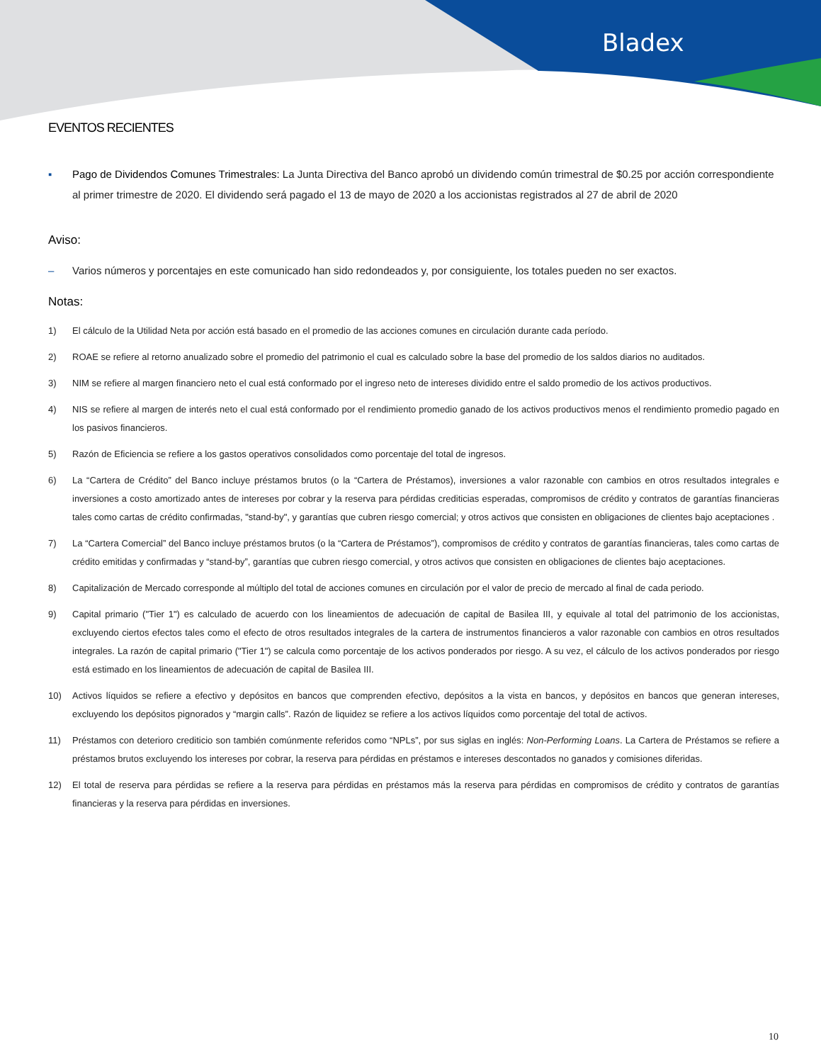Bladex
EVENTOS RECIENTES
▪ Pago de Dividendos Comunes Trimestrales: La Junta Directiva del Banco aprobó un dividendo común trimestral de $0.25 por acción correspondiente al primer trimestre de 2020. El dividendo será pagado el 13 de mayo de 2020 a los accionistas registrados al 27 de abril de 2020
Aviso:
– Varios números y porcentajes en este comunicado han sido redondeados y, por consiguiente, los totales pueden no ser exactos.
Notas:
1) El cálculo de la Utilidad Neta por acción está basado en el promedio de las acciones comunes en circulación durante cada período.
2) ROAE se refiere al retorno anualizado sobre el promedio del patrimonio el cual es calculado sobre la base del promedio de los saldos diarios no auditados.
3) NIM se refiere al margen financiero neto el cual está conformado por el ingreso neto de intereses dividido entre el saldo promedio de los activos productivos.
4) NIS se refiere al margen de interés neto el cual está conformado por el rendimiento promedio ganado de los activos productivos menos el rendimiento promedio pagado en los pasivos financieros.
5) Razón de Eficiencia se refiere a los gastos operativos consolidados como porcentaje del total de ingresos.
6) La “Cartera de Crédito” del Banco incluye préstamos brutos (o la “Cartera de Préstamos), inversiones a valor razonable con cambios en otros resultados integrales e inversiones a costo amortizado antes de intereses por cobrar y la reserva para pérdidas crediticias esperadas, compromisos de crédito y contratos de garantías financieras tales como cartas de crédito confirmadas, "stand-by", y garantías que cubren riesgo comercial; y otros activos que consisten en obligaciones de clientes bajo aceptaciones .
7) La “Cartera Comercial” del Banco incluye préstamos brutos (o la “Cartera de Préstamos”), compromisos de crédito y contratos de garantías financieras, tales como cartas de crédito emitidas y confirmadas y “stand-by”, garantías que cubren riesgo comercial, y otros activos que consisten en obligaciones de clientes bajo aceptaciones.
8) Capitalización de Mercado corresponde al múltiplo del total de acciones comunes en circulación por el valor de precio de mercado al final de cada periodo.
9) Capital primario ("Tier 1") es calculado de acuerdo con los lineamientos de adecuación de capital de Basilea III, y equivale al total del patrimonio de los accionistas, excluyendo ciertos efectos tales como el efecto de otros resultados integrales de la cartera de instrumentos financieros a valor razonable con cambios en otros resultados integrales. La razón de capital primario ("Tier 1") se calcula como porcentaje de los activos ponderados por riesgo. A su vez, el cálculo de los activos ponderados por riesgo está estimado en los lineamientos de adecuación de capital de Basilea III.
10) Activos líquidos se refiere a efectivo y depósitos en bancos que comprenden efectivo, depósitos a la vista en bancos, y depósitos en bancos que generan intereses, excluyendo los depósitos pignorados y “margin calls”. Razón de liquidez se refiere a los activos líquidos como porcentaje del total de activos.
11) Préstamos con deterioro crediticio son también comúnmente referidos como “NPLs”, por sus siglas en inglés: Non-Performing Loans. La Cartera de Préstamos se refiere a préstamos brutos excluyendo los intereses por cobrar, la reserva para pérdidas en préstamos e intereses descontados no ganados y comisiones diferidas.
12) El total de reserva para pérdidas se refiere a la reserva para pérdidas en préstamos más la reserva para pérdidas en compromisos de crédito y contratos de garantías financieras y la reserva para pérdidas en inversiones.
10